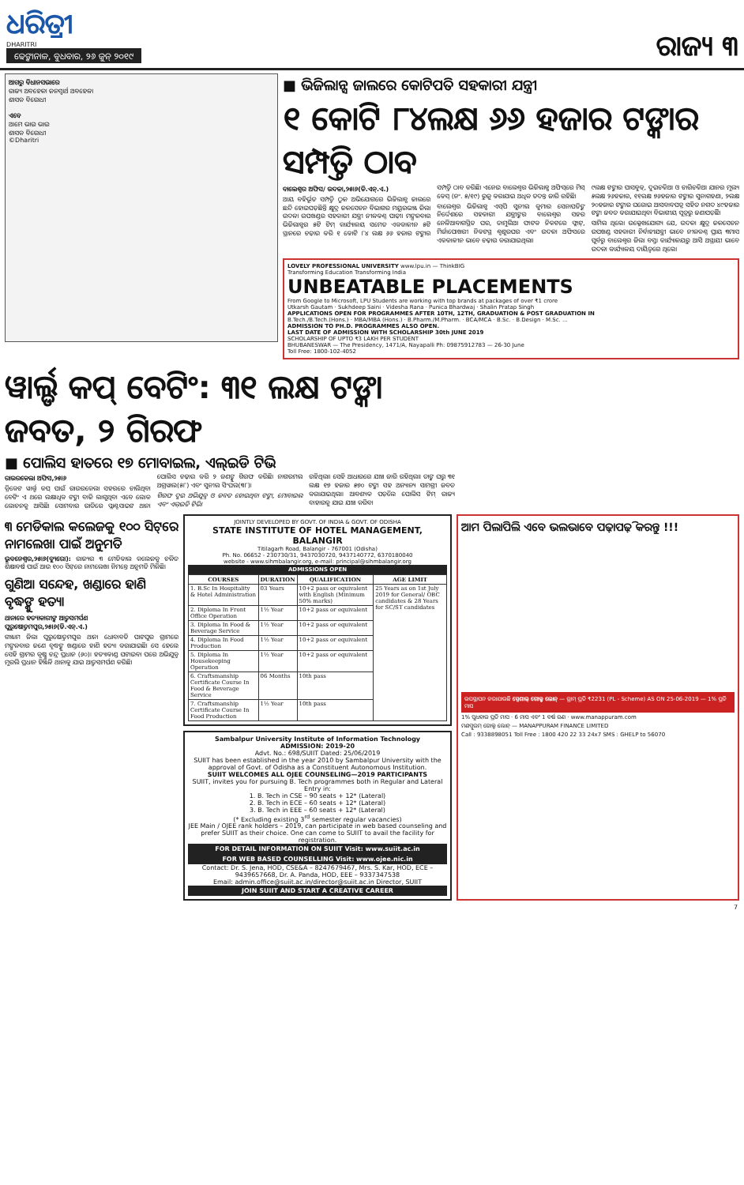ଧରିତ୍ରୀ
DHARITRI
ଢେଙ୍କାନାଳ, ବୁଧବାର, ୨୬ ଜୁନ୍ ୨୦୧୯
ରାଜ୍ୟ ୩
ଆଗରୁ ବିଧାନସଭାରେ
ରାଜ୍ୟ ଅବହେଳା ଜନସ୍ୱାର୍ଥ ଅବହେଳା
ଶାସକ ବିରୋଧୀ
ଏବେ
ଆମେ ଭାଇ ଭାଇ
ଶାସକ ବିରୋଧୀ
©Dharitri
■ ଭିଜିଲାନ୍ସ ଜାଲରେ କୋଟିପତି ସହକାରୀ ଯନ୍ତ୍ରୀ
୧ କୋଟି ୮୪ଲକ୍ଷ ୬୬ ହଜାର ଟଙ୍କାର ସମ୍ପତ୍ତି ଠାବ
ବାଲେଶ୍ୱର ଅଫିସ/ ଉଦଳା,୨୫।୬(ଡି.ଏନ୍.ଏ.)
ଆୟ ବହିର୍ଭୂତ ସମ୍ପତ୍ତି ଠୁଳ ଅଭିଯୋଗରେ ଭିଜିଲାନ୍ସ ଜାଲରେ ଛନ୍ଦି ହୋଇପଡ଼ିଛନ୍ତି କ୍ଷୁଦ୍ର ଜଳସେଚନ ବିଭାଗର ମୟୂରଭଞ୍ଜ ଜିଲା ଉଦଳା ଉପଖଣ୍ଡର ସହକାରୀ ଯନ୍ତ୍ରୀ ନୀଳକଣ୍ଠ ପାଢ଼ୀ। ମଙ୍ଗଳବାର ଭିଜିଲାନ୍ସର ୫ଟି ଟିମ୍ କାର୍ଯ୍ୟାଳୟ ସମେତ ଏକକାଳୀନ ୫ଟି ସ୍ଥାନରେ ଚଢ଼ାଉ କରି ୧ କୋଟି ୮୪ ଲକ୍ଷ ୬୬ ହଜାର ଟଙ୍କାର ସମ୍ପତ୍ତି ଠାବ କରିଛି। ଏନେଇ ବାଲେଶ୍ୱର ଭିଜିଲାନ୍ସ ଅଫିସ୍‌ରେ ମିସ୍ କେସ୍ (ନଂ. ୫/୧୯) ରୁଜୁ କରାଯାଇ ଅଧିକ ତଦନ୍ତ ଜାରି ରହିଛି।
ବାଲେଶ୍ୱର ଭିଜିଲାନ୍ସ ଏସ୍‌ପି ସୁନୀଲ କୁମାର ସେନାପତିଙ୍କ ନିର୍ଦ୍ଦେଶରେ ସହକାରୀ ଯନ୍ତ୍ରୀଙ୍କର ବାଲେଶ୍ୱର ସହର ନେଳିଆବାଗସ୍ଥିତ ଘର, ତାମୁଲିଆ ଫାଟକ ନିକଟରେ ଫ୍ଲାଟ୍, ମିର୍ଜାପୋଖରୀ ନିକଟସ୍ଥ ଶ୍ୱଶୁରଘର ଏବଂ ଉଦଳା ଅଫିସରେ ଏକକାଳୀନ ଭାବେ ଚଢ଼ାଉ କରାଯାଇଥିଲା।
୯ଲକ୍ଷ ଟଙ୍କାର ପାସବୁକ୍, ଦୁଇଚକିଆ ଓ ଚାରିଚକିଆ ଯାନର ମୂଲ୍ୟ ୫ଲକ୍ଷ ୨୬ହଜାର, ୧୧ଲକ୍ଷ ୭୬ହଜାର ଟଙ୍କାର ସୁନାଗହଣା, ୨ଲକ୍ଷ ୨୦ହଜାର ଟଙ୍କାର ଘରୋଇ ଆସବାବପତ୍ର ସହିତ ନଗଦ ୪୯ହଜାର ଟଙ୍କା ଜବତ କରାଯାଇଥିବା ବିଭାଗୀୟ ସୂତ୍ରରୁ ଜଣାପଡ଼ିଛି।
ସାମିଲ ଥିଲେ। ଉଲ୍ଲେଖଯୋଗ୍ୟ ଯେ, ଉଦଳା କ୍ଷୁଦ୍ର ଜଳସେଚନ ଉପଖଣ୍ଡ ସହକାରୀ ନିର୍ବାହୀଯନ୍ତ୍ରୀ ଭାବେ ନୀଳକଣ୍ଠ ପ୍ରାୟ ୩ମାସ ପୂର୍ବରୁ ବାଲେଶ୍ୱର ଜିଲା ବସ୍ତା କାର୍ଯ୍ୟାଳୟରୁ ଆସି ଅସ୍ଥାୟୀ ଭାବେ ଉଦଳା କାର୍ଯ୍ୟାଳୟ ଦାୟିତ୍ୱରେ ଥିଲେ।
LOVELY PROFESSIONAL UNIVERSITY www.lpu.in — ThinkBIG
Transforming Education Transforming India
UNBEATABLE PLACEMENTS
From Google to Microsoft, LPU Students are working with top brands at packages of over ₹1 crore
Utkarsh Gautam · Sukhdeep Saini · Videsha Rana · Punica Bhardwaj · Shalin Pratap Singh
APPLICATIONS OPEN FOR PROGRAMMES AFTER 10TH, 12TH, GRADUATION & POST GRADUATION IN
B.Tech./B.Tech.(Hons.) · MBA/MBA (Hons.) · B.Pharm./M.Pharm. · BCA/MCA · B.Sc. · B.Design · M.Sc. ...
ADMISSION TO PH.D. PROGRAMMES ALSO OPEN.
LAST DATE OF ADMISSION WITH SCHOLARSHIP 30th JUNE 2019
SCHOLARSHIP OF UPTO ₹3 LAKH PER STUDENT
BHUBANESWAR — The Presidency, 1471/A, Nayapalli Ph: 09875912783 — 26-30 June
Toll Free: 1800-102-4052
ୱାର୍ଲ୍ଡ କପ୍ ବେଟିଂ: ୩୧ ଲକ୍ଷ ଟଙ୍କା ଜବତ, ୨ ଗିରଫ
■ ପୋଲିସ ହାତରେ ୧୭ ମୋବାଇଲ, ଏଲ୍‌ଇଡି ଟିଭି
ରାଉରକେଲା ଅଫିସ,୨୫।୬
କ୍ରିକେଟ ୱାର୍ଲ୍ଡ କପ୍ ପାଇଁ ରାଉରକେଲା ସହରରେ ଚାଲିଥିବା ବେଟିଂ ଏ ଥରେ ଲକ୍ଷାଧିକ ଟଙ୍କା ବାଜି ଲାଗୁଥିବା ଏବେ ଲୋକ ଲୋଚନକୁ ଆସିଛି। ସୋମବାର ରାତିରେ ପ୍ଲାଣ୍ଟସାଇଟ ଥାନା ପୋଲିସ ଚଢ଼ାଉ କରି ୨ ଜଣଙ୍କୁ ଗିରଫ କରିଛି। ନାଗରମଲ ଅଗ୍ରୱାଲ(୫୮) ଏବଂ ସୁନୀଲ ସିଂଘଲ(୩୮)।
ଗିରଫ ଦୁଇ ଅଭିଯୁକ୍ତ ଓ ଜବତ ହୋଇଥିବା ଟଙ୍କା, ମୋବାଇଲ ଏବଂ ଏଲ୍‌ଇଡି ଟିଭି।
ରହିଥିଲା। ସେହି ଆଧାରରେ ଯାଞ୍ଚ ଜାରି ରହିଥିଲା। ତାଙ୍କ ଘରୁ ୩୧ ଲକ୍ଷ ୧୭ ହଜାର ୫୭୦ ଟଙ୍କା ସହ ଅନ୍ୟାନ୍ୟ ସାମଗ୍ରୀ ଜବତ କରାଯାଇଥିଲା। ଆବଶ୍ୟକ ପଡ଼ିଲେ ପୋଲିସ ଟିମ୍ ରାଜ୍ୟ ବାହାରକୁ ଯାଇ ଯାଞ୍ଚ କରିବ।
୩ ମେଡିକାଲ କଲେଜକୁ ୧୦୦ ସିଟ୍‌ରେ ନାମଲେଖା ପାଇଁ ଅନୁମତି
ଭୁବନେଶ୍ୱର,୨୫।୬(ବ୍ୟୁରୋ): ରାଜ୍ୟର ୩ ମେଡିକାଲ କଲେଜକୁ ଚଳିତ ଶିକ୍ଷାବର୍ଷ ପାଇଁ ଆଉ ୧୦୦ ସିଟ୍‌ରେ ନାମଲେଖା ନିମନ୍ତେ ଅନୁମତି ମିଳିଛି।
ଗୁଣିଆ ସନ୍ଦେହ, ଖଣ୍ଡାରେ ହାଣି ବୃଦ୍ଧଙ୍କୁ ହତ୍ୟା
ଥାନାରେ ହତ୍ୟାକାରୀଙ୍କ ଆତ୍ମସମର୍ପଣ
ପୁରୁଷୋତ୍ତମପୁର,୨୫।୬(ଡି.ଏନ୍.ଏ.)
ଗଞ୍ଜାମ ଜିଲା ପୁରୁଷୋତ୍ତମପୁର ଥାନା ଧୋବାବଡି ପାଟପୁର ଗ୍ରାମରେ ମଙ୍ଗଳବାର ଜଣେ ବୃଦ୍ଧଙ୍କୁ ଖଣ୍ଡାରେ ହାଣି ହତ୍ୟା କରାଯାଇଛି। ସେ ହେଲେ ସେହି ଗ୍ରାମର କୃଷ୍ଣ ଚନ୍ଦ୍ର ପ୍ରଧାନ (୬୦)। ହତ୍ୟାକାଣ୍ଡ ଘଟାଇବା ପରେ ଅଭିଯୁକ୍ତ ମୁରଲି ପ୍ରଧାନ ହିଞ୍ଜିଳି ଥାନାକୁ ଯାଇ ଆତ୍ମସମର୍ପଣ କରିଛି।
JOINTLY DEVELOPED BY GOVT. OF INDIA & GOVT. OF ODISHA
STATE INSTITUTE OF HOTEL MANAGEMENT, BALANGIR
Titilagarh Road, Balangir - 767001 (Odisha)
Ph. No. 06652 - 230730/31, 9437030720, 9437140772, 6370180040
website - www.sihmbalangir.org, e-mail: principal@sihmbalangir.org
ADMISSIONS OPEN
| COURSES | DURATION | QUALIFICATION | AGE LIMIT |
| --- | --- | --- | --- |
| 1. B.Sc In Hospitality & Hotel Administration | 03 Years | 10+2 pass or equivalent with English (Minimum 50% marks) | 25 Years as on 1st July 2019 for General/ OBC candidates & 28 Years for SC/ST candidates |
| 2. Diploma In Front Office Operation | 1½ Year | 10+2 pass or equivalent | |
| 3. Diploma In Food & Beverage Service | 1½ Year | 10+2 pass or equivalent | |
| 4. Diploma In Food Production | 1½ Year | 10+2 pass or equivalent | |
| 5. Diploma In Housekeeping Operation | 1½ Year | 10+2 pass or equivalent | |
| 6. Craftsmanship Certificate Course In Food & Beverage Service | 06 Months | 10th pass | |
| 7. Craftsmanship Certificate Course In Food Production | 1½ Year | 10th pass | |
Sambalpur University Institute of Information Technology
ADMISSION: 2019-20
Advt. No.: 698/SUIIT Dated: 25/06/2019
SUIIT has been established in the year 2010 by Sambalpur University with the approval of Govt. of Odisha as a Constituent Autonomous Institution.
SUIIT WELCOMES ALL OJEE COUNSELING—2019 PARTICIPANTS
SUIIT, invites you for pursuing B. Tech programmes both in Regular and Lateral Entry in:
1. B. Tech in CSE – 90 seats + 12* (Lateral)
2. B. Tech in ECE – 60 seats + 12* (Lateral)
3. B. Tech in EEE – 60 seats + 12* (Lateral)
(* Excluding existing 3<sup>rd</sup> semester regular vacancies)
JEE Main / OJEE rank holders – 2019, can participate in web based counseling and prefer SUIIT as their choice. One can come to SUIIT to avail the facility for registration.
FOR DETAIL INFORMATION ON SUIIT Visit: www.suiit.ac.in
FOR WEB BASED COUNSELLING Visit: www.ojee.nic.in
Contact: Dr. S. Jena, HOD, CSE&A – 8247679467, Mrs. S. Kar, HOD, ECE – 9439657668, Dr. A. Panda, HOD, EEE – 9337347538
Email: admin.office@suiit.ac.in/director@suiit.ac.in Director, SUIIT
JOIN SUIIT AND START A CREATIVE CAREER
ଆମ ପିଲାପିଲି ଏବେ ଭଲଭାବେ ପଢ଼ାପଢ଼ି କରନ୍ତୁ !!!
ଉପସ୍ଥାପନ କରାଯାଉଛି ସ୍ପେଶାଲ୍ ଗୋଲ୍ଡ ଲୋନ୍ — ଗ୍ରାମ୍ ପ୍ରତି ₹2231 (PL - Scheme) AS ON 25-06-2019 — 1% ପ୍ରତି ମାସ
1% ସୁଧହାର ପ୍ରତି ମାସ · 6 ମାସ ଏବଂ 1 ବର୍ଷ ଋଣ · www.manappuram.com
ମଣପ୍ପୁରମ୍ ଗୋଲ୍ଡ ଲୋନ୍ — MANAPPURAM FINANCE LIMITED
Call : 9338898051 Toll Free : 1800 420 22 33 24x7 SMS : GHELP to 56070
7